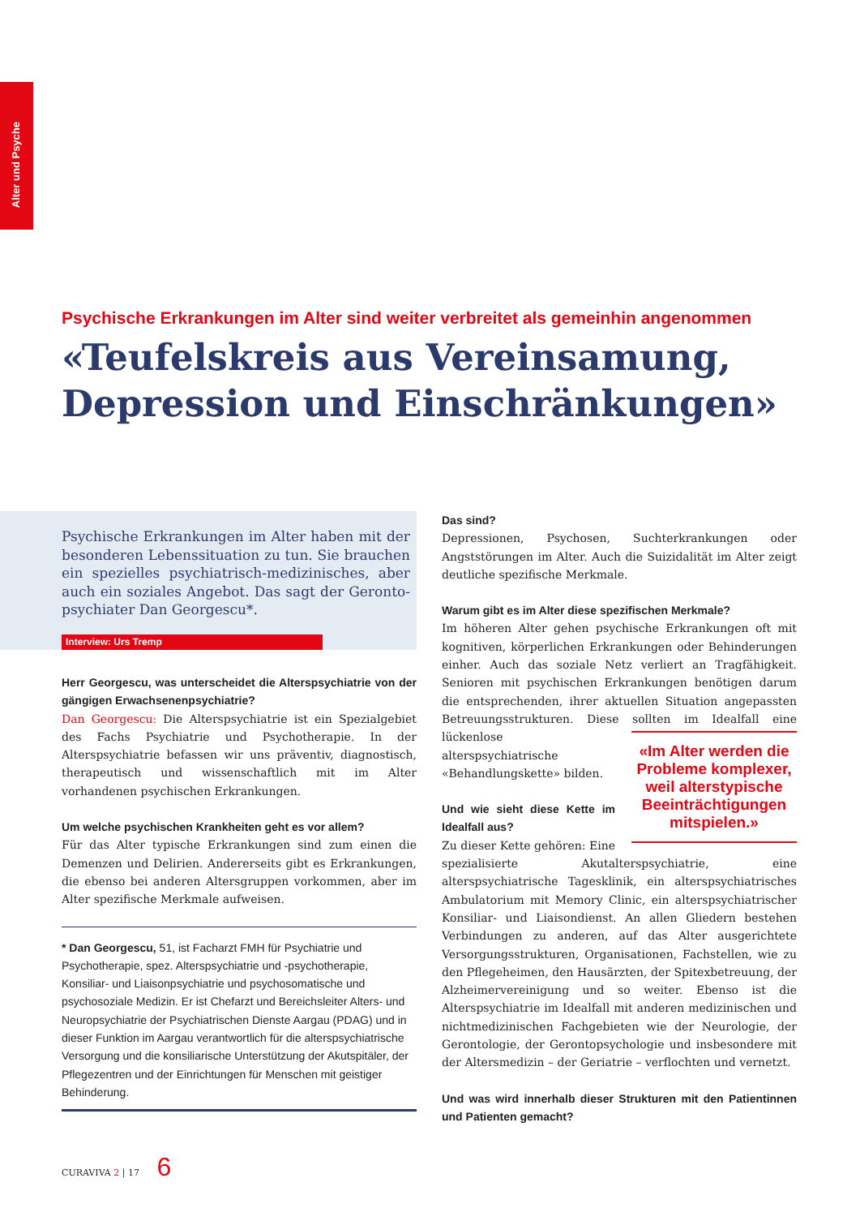Alter und Psyche
Psychische Erkrankungen im Alter sind weiter verbreitet als gemeinhin angenommen
«Teufelskreis aus Vereinsamung, Depression und Einschränkungen»
Psychische Erkrankungen im Alter haben mit der besonderen Lebenssituation zu tun. Sie brauchen ein spezielles psychiatrisch-medizinisches, aber auch ein soziales Angebot. Das sagt der Geronto­psychiater Dan Georgescu*.
Interview: Urs Tremp
Herr Georgescu, was unterscheidet die Alterspsychiatrie von der gängigen Erwachsenenpsychiatrie?
Dan Georgescu: Die Alterspsychiatrie ist ein Spezialgebiet des Fachs Psychiatrie und Psychotherapie. In der Alterspsychiatrie befassen wir uns präventiv, diagnostisch, therapeutisch und wissenschaftlich mit im Alter vorhandenen psychischen Erkrankungen.
Um welche psychischen Krankheiten geht es vor allem?
Für das Alter typische Erkrankungen sind zum einen die Demenzen und Delirien. Andererseits gibt es Erkrankungen, die ebenso bei anderen Altersgruppen vorkommen, aber im Alter spezifische Merkmale aufweisen.
* Dan Georgescu, 51, ist Facharzt FMH für Psychiatrie und Psychotherapie, spez. Alterspsychiatrie und -psychotherapie, Konsiliar- und Liaisonpsychiatrie und psychosomatische und psychosoziale Medizin. Er ist Chefarzt und Bereichsleiter Alters- und Neuropsychiatrie der Psychiatrischen Dienste Aargau (PDAG) und in dieser Funktion im Aargau verantwortlich für die alterspsychiatrische Versorgung und die konsiliarische Unterstützung der Akutspitäler, der Pflegezentren und der Einrichtungen für Menschen mit geistiger Behinderung.
Das sind?
Depressionen, Psychosen, Suchterkrankungen oder Angststörungen im Alter. Auch die Suizidalität im Alter zeigt deutliche spezifische Merkmale.
Warum gibt es im Alter diese spezifischen Merkmale?
Im höheren Alter gehen psychische Erkrankungen oft mit kognitiven, körperlichen Erkrankungen oder Behinderungen einher. Auch das soziale Netz verliert an Tragfähigkeit. Senioren mit psychischen Erkrankungen benötigen darum die entsprechenden, ihrer aktuellen Situation angepassten Betreuungsstrukturen. Diese sollten im Idealfall «Im Alter werden die Probleme komplexer, weil alterstypische Beeinträchtigungen mitspielen.» eine lückenlose alterspsychiatrische «Behandlungskette» bilden.
Und wie sieht diese Kette im Idealfall aus?
Zu dieser Kette gehören: Eine spezialisierte Akutalterspsychiatrie, eine alterspsychiatrische Tagesklinik, ein alterspsychiatrisches Ambulatorium mit Memory Clinic, ein alterspsychiatrischer Konsiliar- und Liaisondienst. An allen Gliedern bestehen Verbindungen zu anderen, auf das Alter ausgerichtete Versorgungsstrukturen, Organisationen, Fachstellen, wie zu den Pflegeheimen, den Hausärzten, der Spitexbetreuung, der Alzheimervereinigung und so weiter. Ebenso ist die Alterspsychiatrie im Idealfall mit anderen medizinischen und nichtmedizinischen Fachgebieten wie der Neurologie, der Gerontologie, der Gerontopsychologie und insbesondere mit der Altersmedizin – der Geriatrie – verflochten und vernetzt.
Und was wird innerhalb dieser Strukturen mit den Patientinnen und Patienten gemacht?
CURAVIVA 2 | 17 6